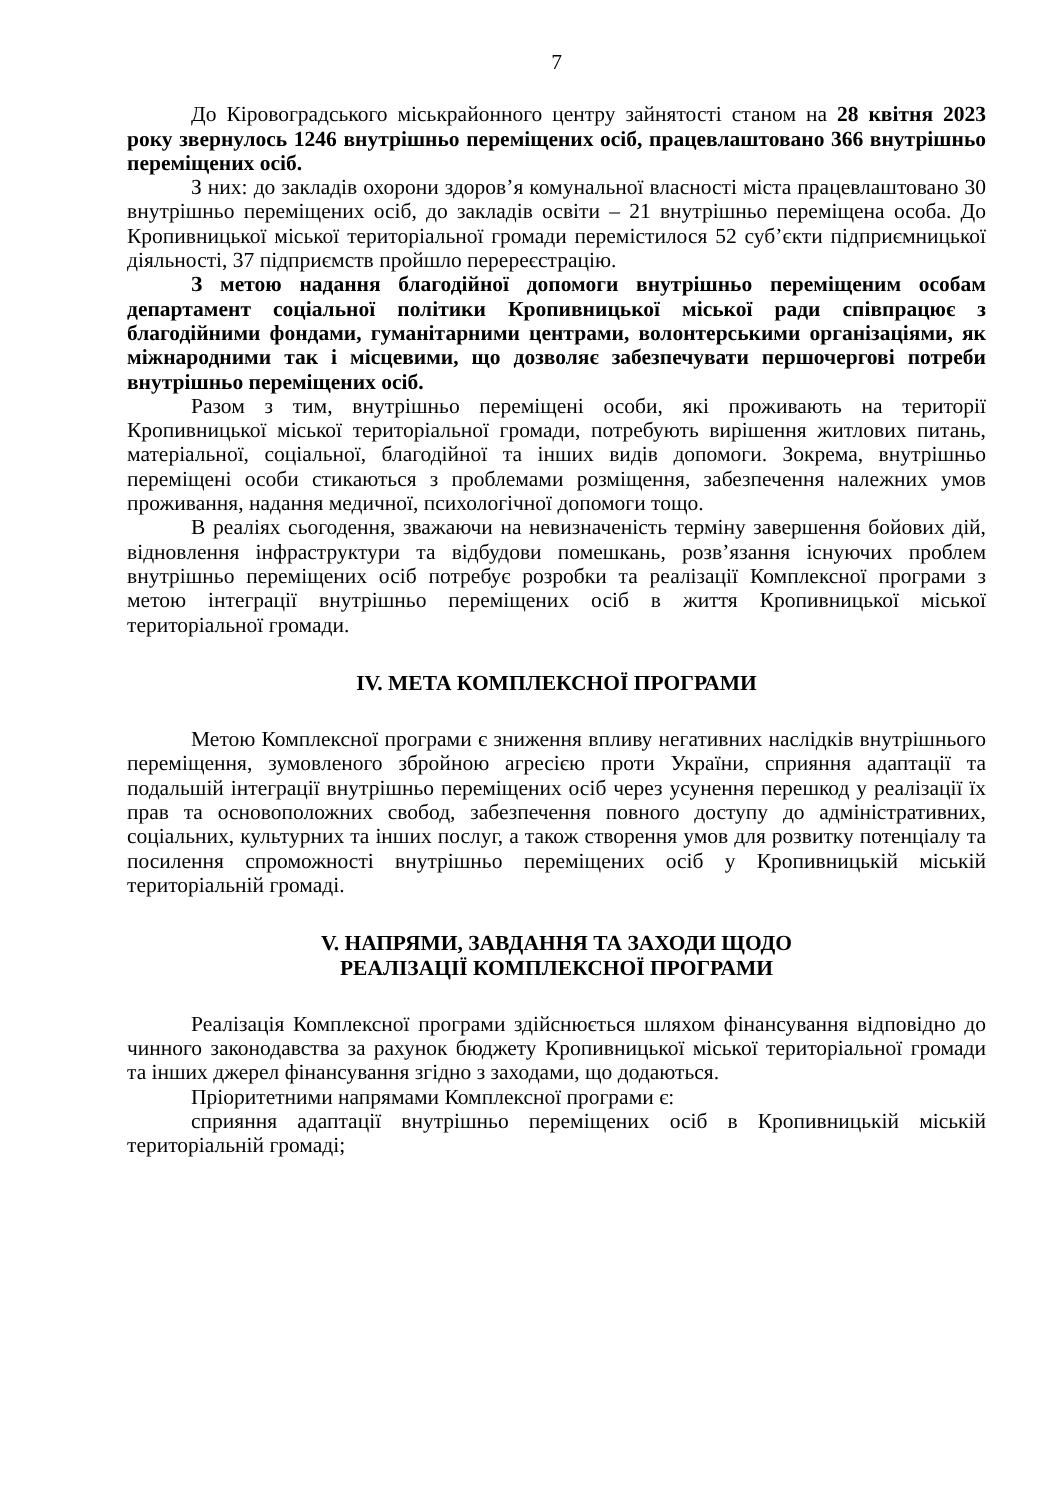7
До Кіровоградського міськрайонного центру зайнятості станом на 28 квітня 2023 року звернулось 1246 внутрішньо переміщених осіб, працевлаштовано 366 внутрішньо переміщених осіб.
З них: до закладів охорони здоров’я комунальної власності міста працевлаштовано 30 внутрішньо переміщених осіб, до закладів освіти – 21 внутрішньо переміщена особа. До Кропивницької міської територіальної громади перемістилося 52 суб’єкти підприємницької діяльності, 37 підприємств пройшло перереєстрацію.
З метою надання благодійної допомоги внутрішньо переміщеним особам департамент соціальної політики Кропивницької міської ради співпрацює з благодійними фондами, гуманітарними центрами, волонтерськими організаціями, як міжнародними так і місцевими, що дозволяє забезпечувати першочергові потреби внутрішньо переміщених осіб.
Разом з тим, внутрішньо переміщені особи, які проживають на території Кропивницької міської територіальної громади, потребують вирішення житлових питань, матеріальної, соціальної, благодійної та інших видів допомоги. Зокрема, внутрішньо переміщені особи стикаються з проблемами розміщення, забезпечення належних умов проживання, надання медичної, психологічної допомоги тощо.
В реаліях сьогодення, зважаючи на невизначеність терміну завершення бойових дій, відновлення інфраструктури та відбудови помешкань, розв’язання існуючих проблем внутрішньо переміщених осіб потребує розробки та реалізації Комплексної програми з метою інтеграції внутрішньо переміщених осіб в життя Кропивницької міської територіальної громади.
IV. МЕТА КОМПЛЕКСНОЇ ПРОГРАМИ
Метою Комплексної програми є зниження впливу негативних наслідків внутрішнього переміщення, зумовленого збройною агресією проти України, сприяння адаптації та подальшій інтеграції внутрішньо переміщених осіб через усунення перешкод у реалізації їх прав та основоположних свобод, забезпечення повного доступу до адміністративних, соціальних, культурних та інших послуг, а також створення умов для розвитку потенціалу та посилення спроможності внутрішньо переміщених осіб у Кропивницькій міській територіальній громаді.
V. НАПРЯМИ, ЗАВДАННЯ ТА ЗАХОДИ ЩОДО
РЕАЛІЗАЦІЇ КОМПЛЕКСНОЇ ПРОГРАМИ
Реалізація Комплексної програми здійснюється шляхом фінансування відповідно до чинного законодавства за рахунок бюджету Кропивницької міської територіальної громади та інших джерел фінансування згідно з заходами, що додаються.
Пріоритетними напрямами Комплексної програми є:
сприяння адаптації внутрішньо переміщених осіб в Кропивницькій міській територіальній громаді;